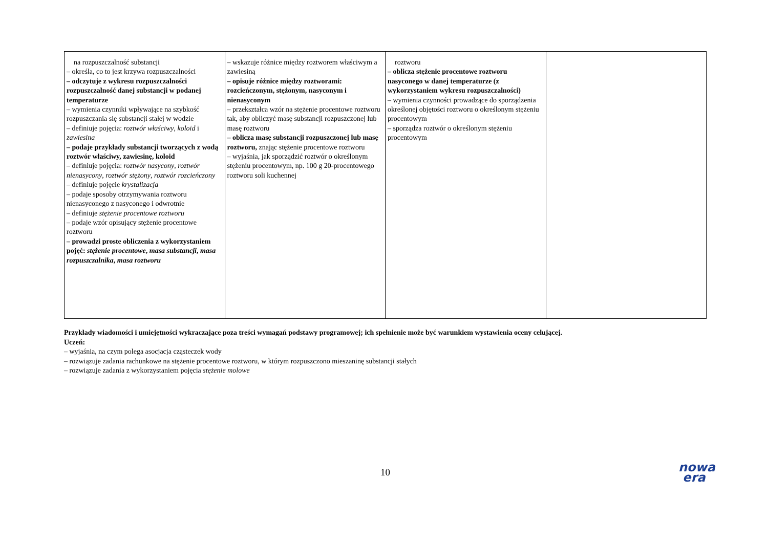| na rozpuszczalność substancji – określa, co to jest krzywa rozpuszczalności – odczytuje z wykresu rozpuszczalności rozpuszczalność danej substancji w podanej temperaturze – wymienia czynniki wpływające na szybkość rozpuszczania się substancji stałej w wodzie – definiuje pojęcia: roztwór właściwy , koloid i zawiesina – podaje przykłady substancji tworzących z wodą roztwór właściwy, zawiesinę, koloid – definiuje pojęcia: roztwór nasycony , roztwór nienasycony , roztwór stężony , roztwór rozcieńczony – definiuje pojęcie krystalizacja – podaje sposoby otrzymywania roztworu nienasyconego z nasyconego i odwrotnie – definiuje stężenie procentowe roztworu – podaje wzór opisujący stężenie procentowe roztworu – prowadzi proste obliczenia z wykorzystaniem pojęć: stężenie procentowe , masa substancji , masa rozpuszczalnika , masa roztworu | – wskazuje różnice między roztworem właściwym a zawiesiną – opisuje różnice między roztworami: rozcieńczonym, stężonym, nasyconym i nienasyconym – przekształca wzór na stężenie procentowe roztworu tak, aby obliczyć masę substancji rozpuszczonej lub masę roztworu – oblicza masę substancji rozpuszczonej lub masę roztworu, znając stężenie procentowe roztworu – wyjaśnia, jak sporządzić roztwór o określonym stężeniu procentowym, np. 100 g 20-procentowego roztworu soli kuchennej | roztworu – oblicza stężenie procentowe roztworu nasyconego w danej temperaturze (z wykorzystaniem wykresu rozpuszczalności) – wymienia czynności prowadzące do sporządzenia określonej objętości roztworu o określonym stężeniu procentowym – sporządza roztwór o określonym stężeniu procentowym | |
Przykłady wiadomości i umiejętności wykraczające poza treści wymagań podstawy programowej; ich spełnienie może być warunkiem wystawienia oceny celującej.
Uczeń:
– wyjaśnia, na czym polega asocjacja cząsteczek wody
– rozwiązuje zadania rachunkowe na stężenie procentowe roztworu, w którym rozpuszczono mieszaninę substancji stałych
– rozwiązuje zadania z wykorzystaniem pojęcia stężenie molowe
10
nowa
era